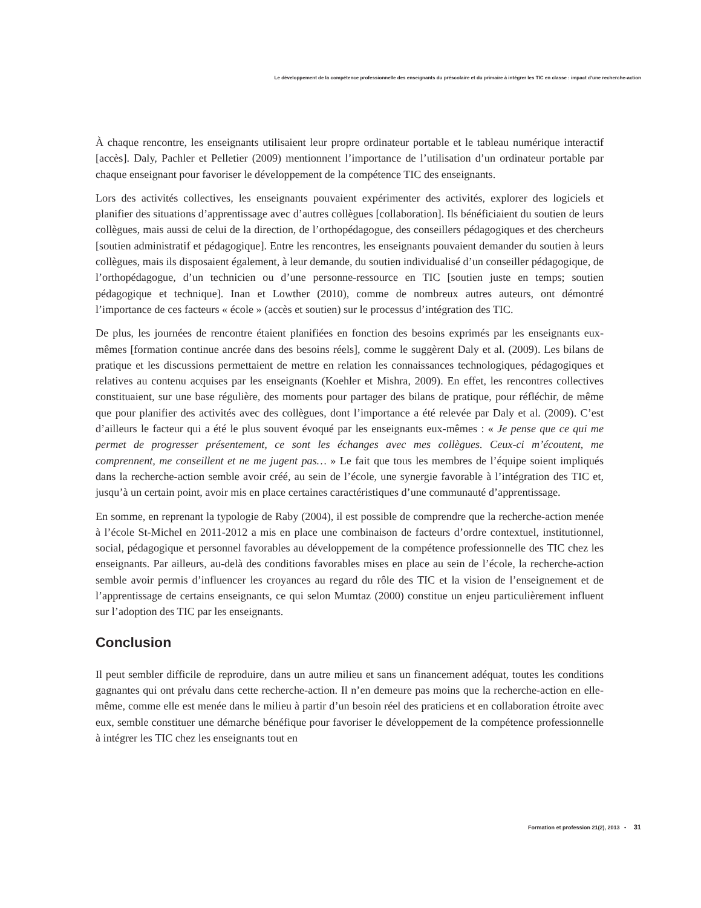Le développement de la compétence professionnelle des enseignants du préscolaire et du primaire à intégrer les TIC en classe : impact d’une recherche-action
À chaque rencontre, les enseignants utilisaient leur propre ordinateur portable et le tableau numérique interactif [accès]. Daly, Pachler et Pelletier (2009) mentionnent l’importance de l’utilisation d’un ordinateur portable par chaque enseignant pour favoriser le développement de la compétence TIC des enseignants.
Lors des activités collectives, les enseignants pouvaient expérimenter des activités, explorer des logiciels et planifier des situations d’apprentissage avec d’autres collègues [collaboration]. Ils bénéficiaient du soutien de leurs collègues, mais aussi de celui de la direction, de l’orthopédagogue, des conseillers pédagogiques et des chercheurs [soutien administratif et pédagogique]. Entre les rencontres, les enseignants pouvaient demander du soutien à leurs collègues, mais ils disposaient également, à leur demande, du soutien individualisé d’un conseiller pédagogique, de l’orthopédagogue, d’un technicien ou d’une personne-ressource en TIC [soutien juste en temps; soutien pédagogique et technique]. Inan et Lowther (2010), comme de nombreux autres auteurs, ont démontré l’importance de ces facteurs « école » (accès et soutien) sur le processus d’intégration des TIC.
De plus, les journées de rencontre étaient planifiées en fonction des besoins exprimés par les enseignants eux-mêmes [formation continue ancrée dans des besoins réels], comme le suggèrent Daly et al. (2009). Les bilans de pratique et les discussions permettaient de mettre en relation les connaissances technologiques, pédagogiques et relatives au contenu acquises par les enseignants (Koehler et Mishra, 2009). En effet, les rencontres collectives constituaient, sur une base régulière, des moments pour partager des bilans de pratique, pour réfléchir, de même que pour planifier des activités avec des collègues, dont l’importance a été relevée par Daly et al. (2009). C’est d’ailleurs le facteur qui a été le plus souvent évoqué par les enseignants eux-mêmes : « Je pense que ce qui me permet de progresser présentement, ce sont les échanges avec mes collègues. Ceux-ci m’écoutent, me comprennent, me conseillent et ne me jugent pas… » Le fait que tous les membres de l’équipe soient impliqués dans la recherche-action semble avoir créé, au sein de l’école, une synergie favorable à l’intégration des TIC et, jusqu’à un certain point, avoir mis en place certaines caractéristiques d’une communauté d’apprentissage.
En somme, en reprenant la typologie de Raby (2004), il est possible de comprendre que la recherche-action menée à l’école St-Michel en 2011-2012 a mis en place une combinaison de facteurs d’ordre contextuel, institutionnel, social, pédagogique et personnel favorables au développement de la compétence professionnelle des TIC chez les enseignants. Par ailleurs, au-delà des conditions favorables mises en place au sein de l’école, la recherche-action semble avoir permis d’influencer les croyances au regard du rôle des TIC et la vision de l’enseignement et de l’apprentissage de certains enseignants, ce qui selon Mumtaz (2000) constitue un enjeu particulièrement influent sur l’adoption des TIC par les enseignants.
Conclusion
Il peut sembler difficile de reproduire, dans un autre milieu et sans un financement adéquat, toutes les conditions gagnantes qui ont prévalu dans cette recherche-action. Il n’en demeure pas moins que la recherche-action en elle-même, comme elle est menée dans le milieu à partir d’un besoin réel des praticiens et en collaboration étroite avec eux, semble constituer une démarche bénéfique pour favoriser le développement de la compétence professionnelle à intégrer les TIC chez les enseignants tout en
Formation et profession 21(2), 2013 • 31